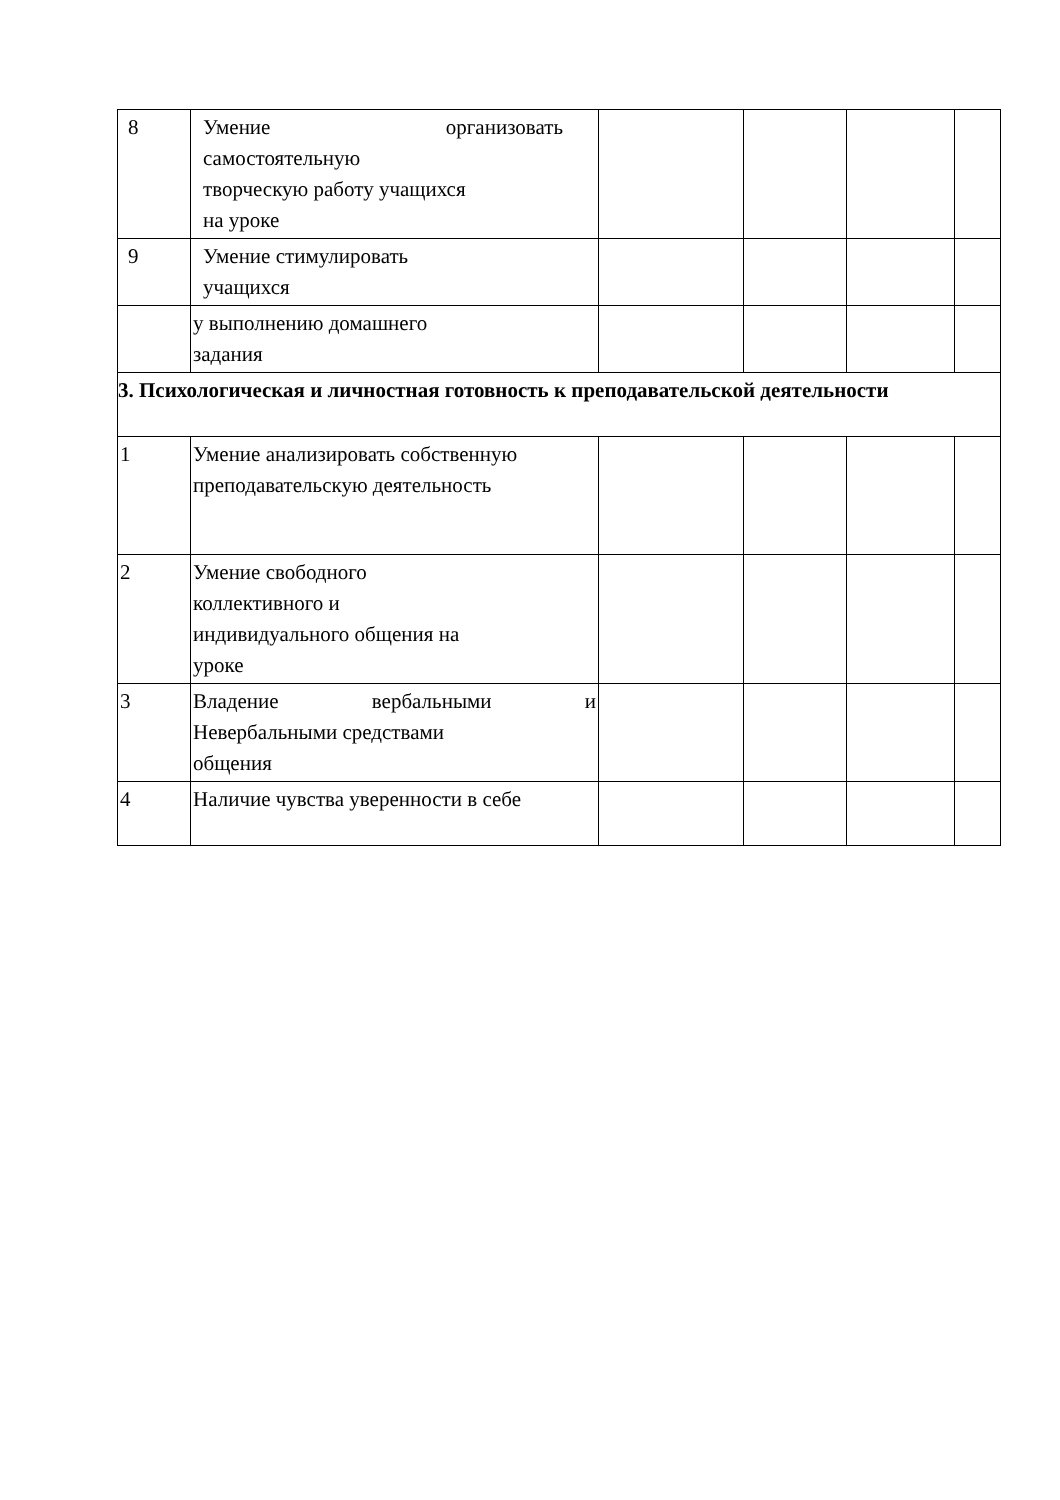| 8 | Умение организовать самостоятельную творческую работу учащихся на уроке | | | | |
| 9 | Умение стимулировать учащихся | | | | |
| | у выполнению домашнего задания | | | | |
| 3. Психологическая и личностная готовность к преподавательской деятельности | | | | | |
| 1 | Умение анализировать собственную преподавательскую деятельность | | | | |
| 2 | Умение свободного коллективного и индивидуального общения на уроке | | | | |
| 3 | Владение вербальными и Невербальными средствами общения | | | | |
| 4 | Наличие чувства уверенности в себе | | | | |